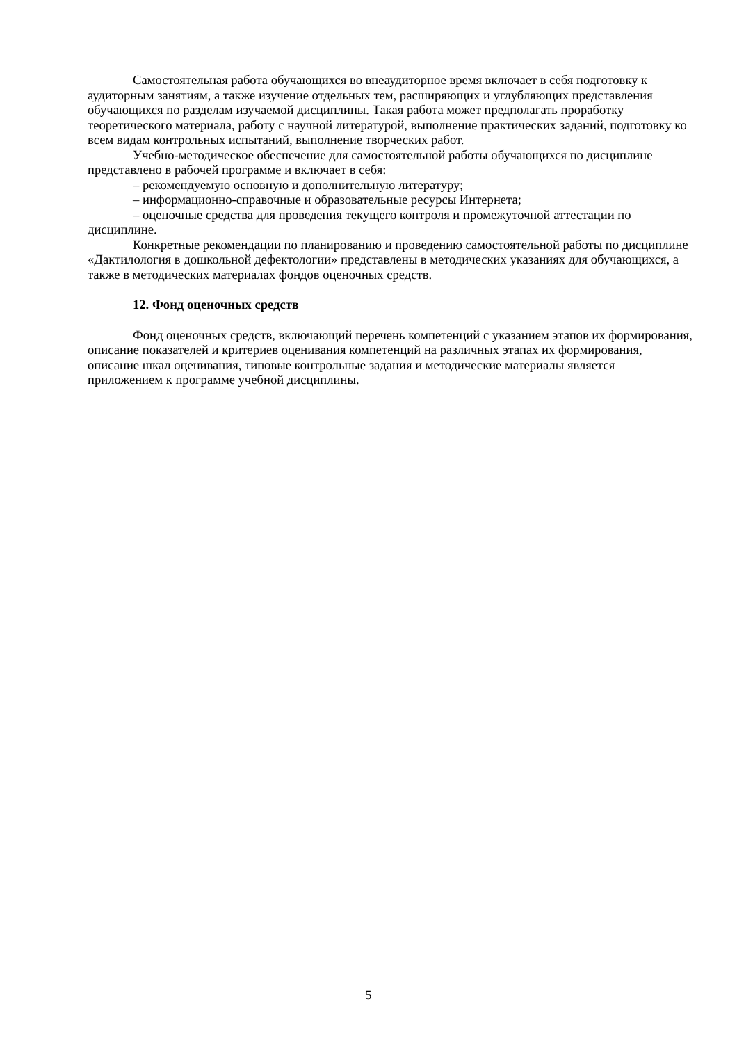Самостоятельная работа обучающихся во внеаудиторное время включает в себя подготовку к аудиторным занятиям, а также изучение отдельных тем, расширяющих и углубляющих представления обучающихся по разделам изучаемой дисциплины. Такая работа может предполагать проработку теоретического материала, работу с научной литературой, выполнение практических заданий, подготовку ко всем видам контрольных испытаний, выполнение творческих работ.
Учебно-методическое обеспечение для самостоятельной работы обучающихся по дисциплине представлено в рабочей программе и включает в себя:
– рекомендуемую основную и дополнительную литературу;
– информационно-справочные и образовательные ресурсы Интернета;
– оценочные средства для проведения текущего контроля и промежуточной аттестации по дисциплине.
Конкретные рекомендации по планированию и проведению самостоятельной работы по дисциплине «Дактилология в дошкольной дефектологии» представлены в методических указаниях для обучающихся, а также в методических материалах фондов оценочных средств.
12. Фонд оценочных средств
Фонд оценочных средств, включающий перечень компетенций с указанием этапов их формирования, описание показателей и критериев оценивания компетенций на различных этапах их формирования, описание шкал оценивания, типовые контрольные задания и методические материалы является приложением к программе учебной дисциплины.
5